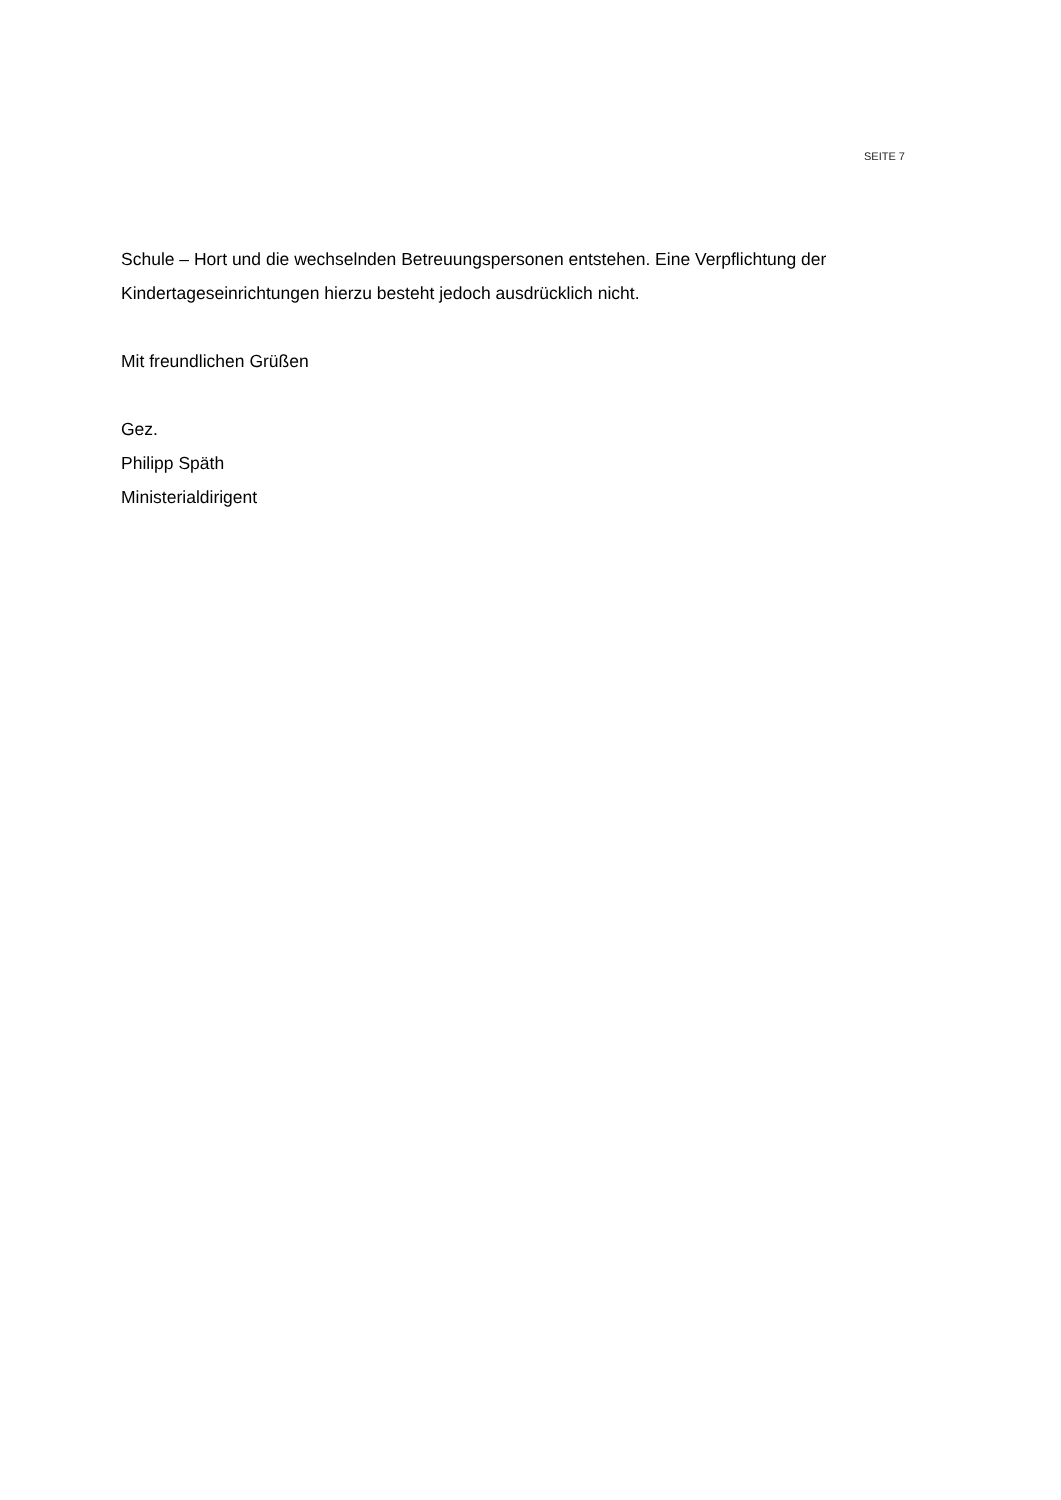SEITE 7
Schule – Hort und die wechselnden Betreuungspersonen entstehen. Eine Verpflichtung der Kindertageseinrichtungen hierzu besteht jedoch ausdrücklich nicht.
Mit freundlichen Grüßen
Gez.
Philipp Späth
Ministerialdirigent